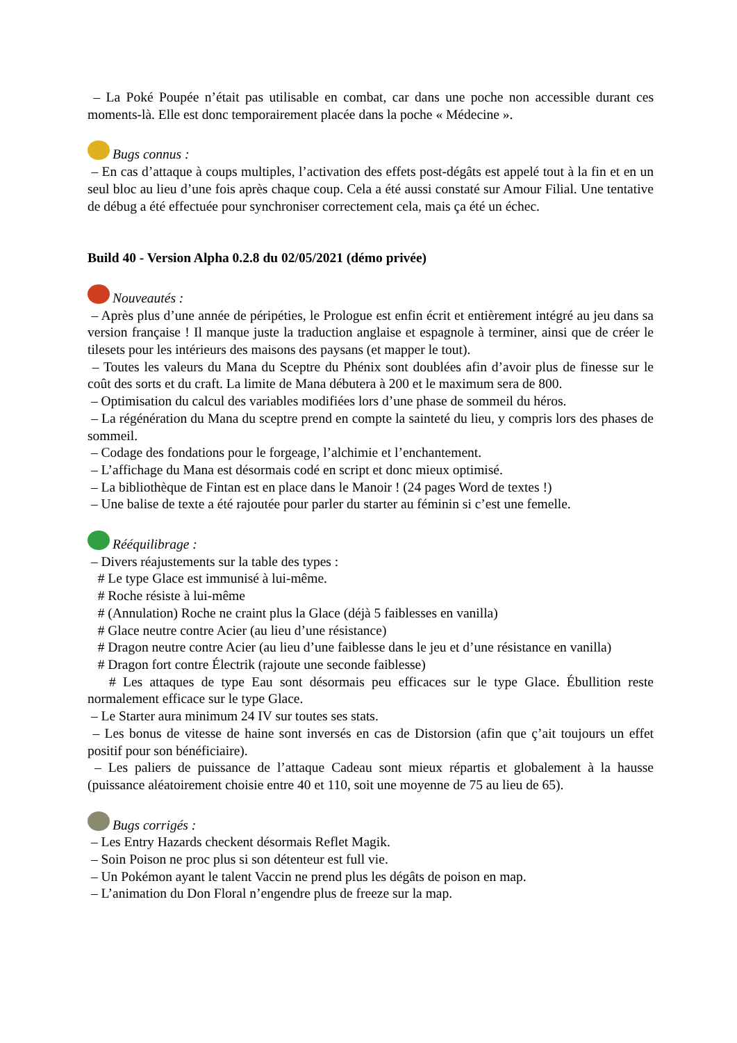– La Poké Poupée n’était pas utilisable en combat, car dans une poche non accessible durant ces moments-là. Elle est donc temporairement placée dans la poche « Médecine ».
Bugs connus :
– En cas d’attaque à coups multiples, l’activation des effets post-dégâts est appelé tout à la fin et en un seul bloc au lieu d’une fois après chaque coup. Cela a été aussi constaté sur Amour Filial. Une tentative de débug a été effectuée pour synchroniser correctement cela, mais ça été un échec.
Build 40 - Version Alpha 0.2.8 du 02/05/2021 (démo privée)
Nouveautés :
– Après plus d’une année de péripéties, le Prologue est enfin écrit et entièrement intégré au jeu dans sa version française ! Il manque juste la traduction anglaise et espagnole à terminer, ainsi que de créer le tilesets pour les intérieurs des maisons des paysans (et mapper le tout).
– Toutes les valeurs du Mana du Sceptre du Phénix sont doublées afin d’avoir plus de finesse sur le coût des sorts et du craft. La limite de Mana débutera à 200 et le maximum sera de 800.
– Optimisation du calcul des variables modifiées lors d’une phase de sommeil du héros.
– La régénération du Mana du sceptre prend en compte la sainteté du lieu, y compris lors des phases de sommeil.
– Codage des fondations pour le forgeage, l’alchimie et l’enchantement.
– L’affichage du Mana est désormais codé en script et donc mieux optimisé.
– La bibliothèque de Fintan est en place dans le Manoir ! (24 pages Word de textes !)
– Une balise de texte a été rajoutée pour parler du starter au féminin si c’est une femelle.
Rééquilibrage :
– Divers réajustements sur la table des types :
# Le type Glace est immunisé à lui-même.
# Roche résiste à lui-même
# (Annulation) Roche ne craint plus la Glace (déjà 5 faiblesses en vanilla)
# Glace neutre contre Acier (au lieu d’une résistance)
# Dragon neutre contre Acier (au lieu d’une faiblesse dans le jeu et d’une résistance en vanilla)
# Dragon fort contre Électrik (rajoute une seconde faiblesse)
# Les attaques de type Eau sont désormais peu efficaces sur le type Glace. Ébullition reste normalement efficace sur le type Glace.
– Le Starter aura minimum 24 IV sur toutes ses stats.
– Les bonus de vitesse de haine sont inversés en cas de Distorsion (afin que ç’ait toujours un effet positif pour son bénéficiaire).
– Les paliers de puissance de l’attaque Cadeau sont mieux répartis et globalement à la hausse (puissance aléatoirement choisie entre 40 et 110, soit une moyenne de 75 au lieu de 65).
Bugs corrigés :
– Les Entry Hazards checkent désormais Reflet Magik.
– Soin Poison ne proc plus si son détenteur est full vie.
– Un Pokémon ayant le talent Vaccin ne prend plus les dégâts de poison en map.
– L’animation du Don Floral n’engendre plus de freeze sur la map.